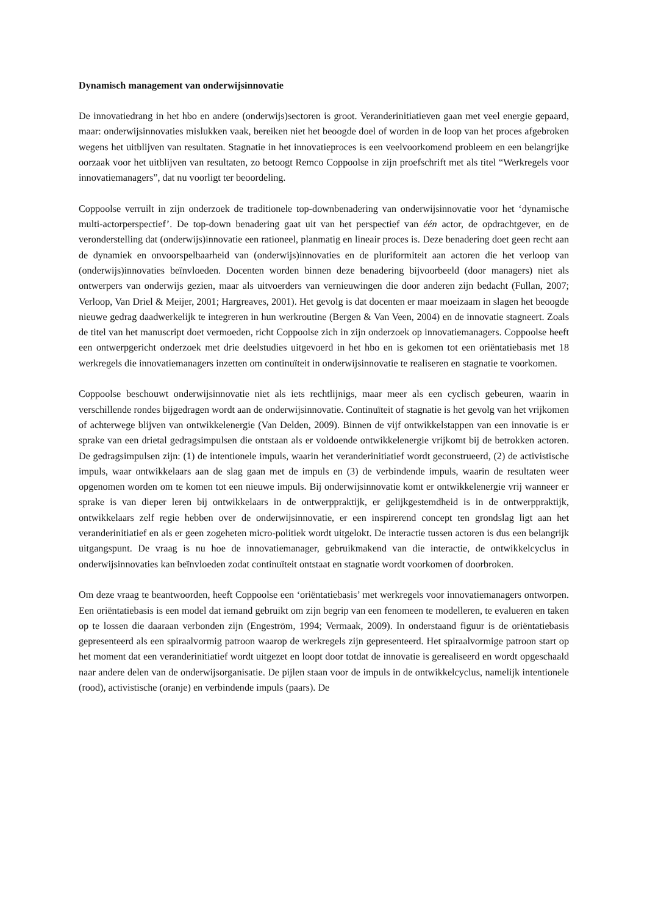Dynamisch management van onderwijsinnovatie
De innovatiedrang in het hbo en andere (onderwijs)sectoren is groot. Veranderinitiatieven gaan met veel energie gepaard, maar: onderwijsinnovaties mislukken vaak, bereiken niet het beoogde doel of worden in de loop van het proces afgebroken wegens het uitblijven van resultaten. Stagnatie in het innovatieproces is een veelvoorkomend probleem en een belangrijke oorzaak voor het uitblijven van resultaten, zo betoogt Remco Coppoolse in zijn proefschrift met als titel “Werkregels voor innovatiemanagers”, dat nu voorligt ter beoordeling.
Coppoolse verruilt in zijn onderzoek de traditionele top-downbenadering van onderwijsinnovatie voor het ‘dynamische multi-actorperspectief’. De top-down benadering gaat uit van het perspectief van één actor, de opdrachtgever, en de veronderstelling dat (onderwijs)innovatie een rationeel, planmatig en lineair proces is. Deze benadering doet geen recht aan de dynamiek en onvoorspelbaarheid van (onderwijs)innovaties en de pluriformiteit aan actoren die het verloop van (onderwijs)innovaties beïnvloeden. Docenten worden binnen deze benadering bijvoorbeeld (door managers) niet als ontwerpers van onderwijs gezien, maar als uitvoerders van vernieuwingen die door anderen zijn bedacht (Fullan, 2007; Verloop, Van Driel & Meijer, 2001; Hargreaves, 2001). Het gevolg is dat docenten er maar moeizaam in slagen het beoogde nieuwe gedrag daadwerkelijk te integreren in hun werkroutine (Bergen & Van Veen, 2004) en de innovatie stagneert. Zoals de titel van het manuscript doet vermoeden, richt Coppoolse zich in zijn onderzoek op innovatiemanagers. Coppoolse heeft een ontwerpgericht onderzoek met drie deelstudies uitgevoerd in het hbo en is gekomen tot een oriëntatiebasis met 18 werkregels die innovatiemanagers inzetten om continuïteit in onderwijsinnovatie te realiseren en stagnatie te voorkomen.
Coppoolse beschouwt onderwijsinnovatie niet als iets rechtlijnigs, maar meer als een cyclisch gebeuren, waarin in verschillende rondes bijgedragen wordt aan de onderwijsinnovatie. Continuïteit of stagnatie is het gevolg van het vrijkomen of achterwege blijven van ontwikkelenergie (Van Delden, 2009). Binnen de vijf ontwikkelstappen van een innovatie is er sprake van een drietal gedragsimpulsen die ontstaan als er voldoende ontwikkelenergie vrijkomt bij de betrokken actoren. De gedragsimpulsen zijn: (1) de intentionele impuls, waarin het veranderinitiatief wordt geconstrueerd, (2) de activistische impuls, waar ontwikkelaars aan de slag gaan met de impuls en (3) de verbindende impuls, waarin de resultaten weer opgenomen worden om te komen tot een nieuwe impuls. Bij onderwijsinnovatie komt er ontwikkelenergie vrij wanneer er sprake is van dieper leren bij ontwikkelaars in de ontwerppraktijk, er gelijkgestemdheid is in de ontwerppraktijk, ontwikkelaars zelf regie hebben over de onderwijsinnovatie, er een inspirerend concept ten grondslag ligt aan het veranderinitiatief en als er geen zogeheten micro-politiek wordt uitgelokt. De interactie tussen actoren is dus een belangrijk uitgangspunt. De vraag is nu hoe de innovatiemanager, gebruikmakend van die interactie, de ontwikkelcyclus in onderwijsinnovaties kan beïnvloeden zodat continuïteit ontstaat en stagnatie wordt voorkomen of doorbroken.
Om deze vraag te beantwoorden, heeft Coppoolse een ‘oriëntatiebasis’ met werkregels voor innovatiemanagers ontworpen. Een oriëntatiebasis is een model dat iemand gebruikt om zijn begrip van een fenomeen te modelleren, te evalueren en taken op te lossen die daaraan verbonden zijn (Engeström, 1994; Vermaak, 2009). In onderstaand figuur is de oriëntatiebasis gepresenteerd als een spiraalvormig patroon waarop de werkregels zijn gepresenteerd. Het spiraalvormige patroon start op het moment dat een veranderinitiatief wordt uitgezet en loopt door totdat de innovatie is gerealiseerd en wordt opgeschaald naar andere delen van de onderwijsorganisatie. De pijlen staan voor de impuls in de ontwikkelcyclus, namelijk intentionele (rood), activistische (oranje) en verbindende impuls (paars). De